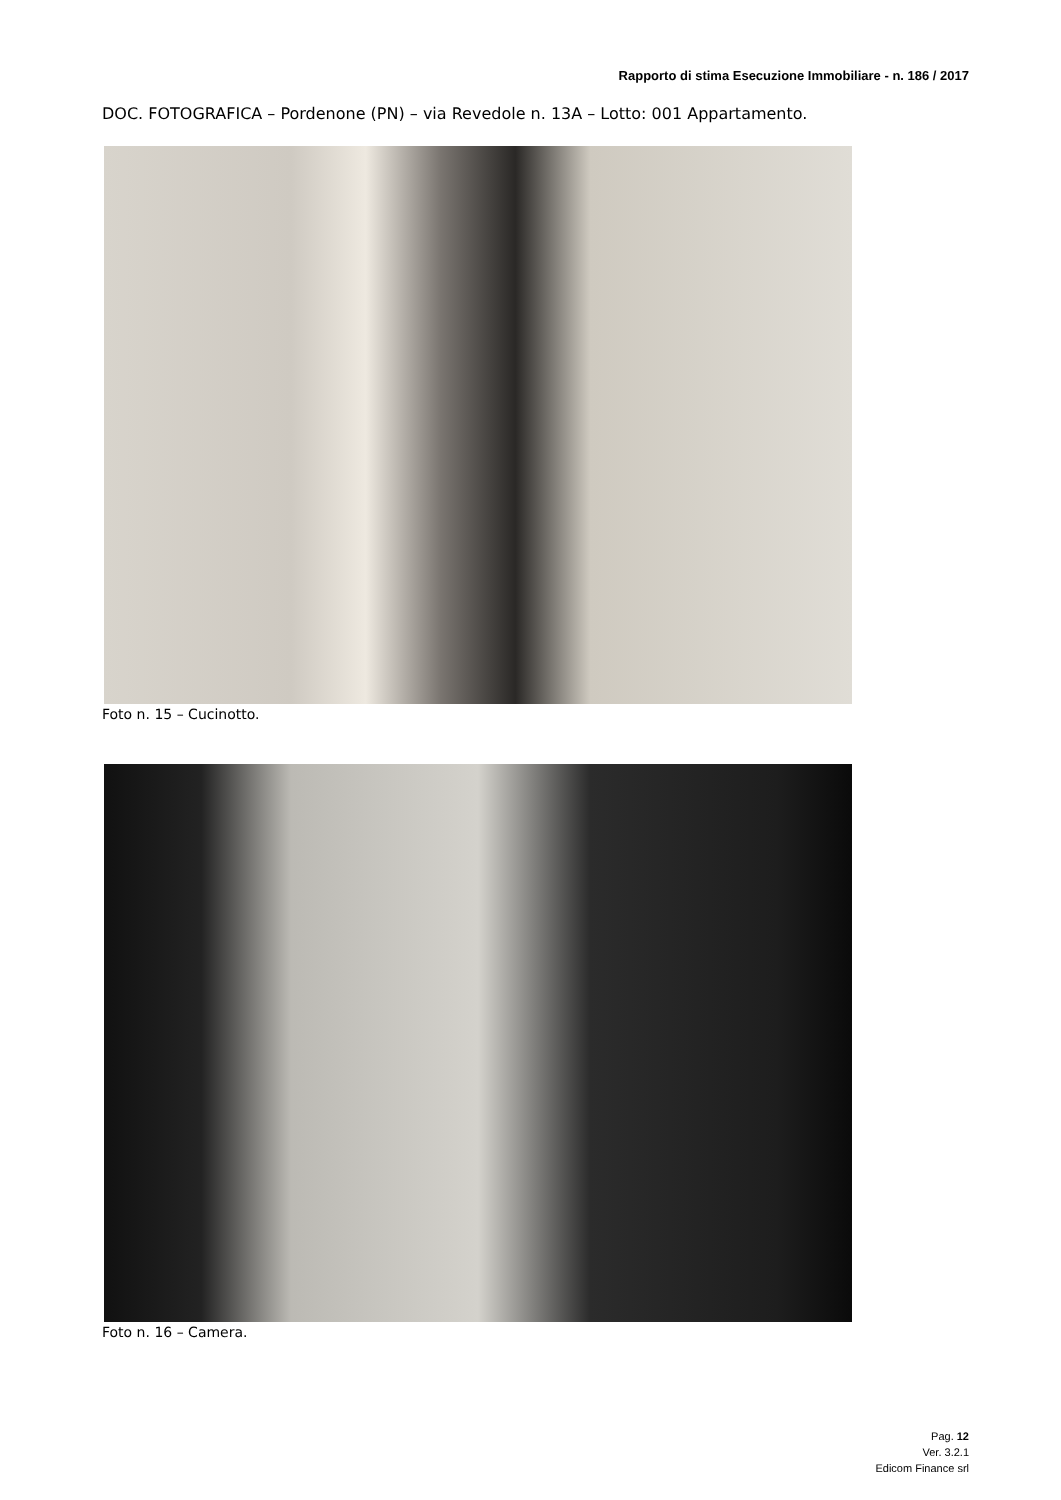Rapporto di stima Esecuzione Immobiliare - n. 186 / 2017
DOC. FOTOGRAFICA – Pordenone (PN) – via Revedole n. 13A – Lotto: 001 Appartamento.
Foto n. 15 – Cucinotto.
Foto n. 16 – Camera.
Pag. 12
Ver. 3.2.1
Edicom Finance srl